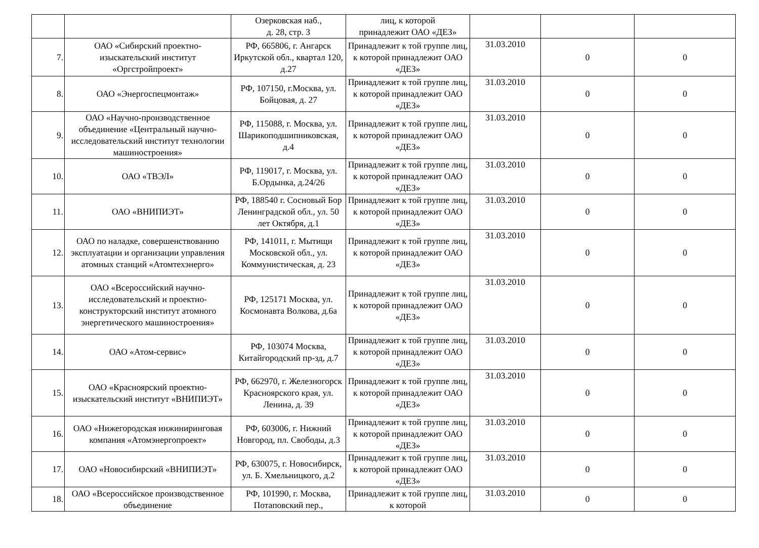| | | Озерковская наб., д. 28, стр. 3 | лиц, к которой принадлежит ОАО «ДЕЗ» | | | |
| 7. | ОАО «Сибирский проектно-изыскательский институт «Оргстройпроект» | РФ, 665806, г. Ангарск Иркутской обл., квартал 120, д.27 | Принадлежит к той группе лиц, к которой принадлежит ОАО «ДЕЗ» | 31.03.2010 | 0 | 0 |
| 8. | ОАО «Энергоспецмонтаж» | РФ, 107150, г.Москва, ул. Бойцовая, д. 27 | Принадлежит к той группе лиц, к которой принадлежит ОАО «ДЕЗ» | 31.03.2010 | 0 | 0 |
| 9. | ОАО «Научно-производственное объединение «Центральный научно-исследовательский институт технологии машиностроения» | РФ, 115088, г. Москва, ул. Шарикоподшипниковская, д.4 | Принадлежит к той группе лиц, к которой принадлежит ОАО «ДЕЗ» | 31.03.2010 | 0 | 0 |
| 10. | ОАО «ТВЭЛ» | РФ, 119017, г. Москва, ул. Б.Ордынка, д.24/26 | Принадлежит к той группе лиц, к которой принадлежит ОАО «ДЕЗ» | 31.03.2010 | 0 | 0 |
| 11. | ОАО «ВНИПИЭТ» | РФ, 188540 г. Сосновый Бор Ленинградской обл., ул. 50 лет Октября, д.1 | Принадлежит к той группе лиц, к которой принадлежит ОАО «ДЕЗ» | 31.03.2010 | 0 | 0 |
| 12. | ОАО по наладке, совершенствованию эксплуатации и организации управления атомных станций «Атомтехэнерго» | РФ, 141011, г. Мытищи Московской обл., ул. Коммунистическая, д. 23 | Принадлежит к той группе лиц, к которой принадлежит ОАО «ДЕЗ» | 31.03.2010 | 0 | 0 |
| 13. | ОАО «Всероссийский научно-исследовательский и проектно-конструкторский институт атомного энергетического машиностроения» | РФ, 125171 Москва, ул. Космонавта Волкова, д.6а | Принадлежит к той группе лиц, к которой принадлежит ОАО «ДЕЗ» | 31.03.2010 | 0 | 0 |
| 14. | ОАО «Атом-сервис» | РФ, 103074 Москва, Китайгородский пр-зд, д.7 | Принадлежит к той группе лиц, к которой принадлежит ОАО «ДЕЗ» | 31.03.2010 | 0 | 0 |
| 15. | ОАО «Красноярский проектно-изыскательский институт «ВНИПИЭТ» | РФ, 662970, г. Железногорск Красноярского края, ул. Ленина, д. 39 | Принадлежит к той группе лиц, к которой принадлежит ОАО «ДЕЗ» | 31.03.2010 | 0 | 0 |
| 16. | ОАО «Нижегородская инжиниринговая компания «Атомэнергопроект» | РФ, 603006, г. Нижний Новгород, пл. Свободы, д.3 | Принадлежит к той группе лиц, к которой принадлежит ОАО «ДЕЗ» | 31.03.2010 | 0 | 0 |
| 17. | ОАО «Новосибирский «ВНИПИЭТ» | РФ, 630075, г. Новосибирск, ул. Б. Хмельницкого, д.2 | Принадлежит к той группе лиц, к которой принадлежит ОАО «ДЕЗ» | 31.03.2010 | 0 | 0 |
| 18. | ОАО «Всероссийское производственное объединение | РФ, 101990, г. Москва, Потаповский пер., | Принадлежит к той группе лиц, к которой | 31.03.2010 | 0 | 0 |